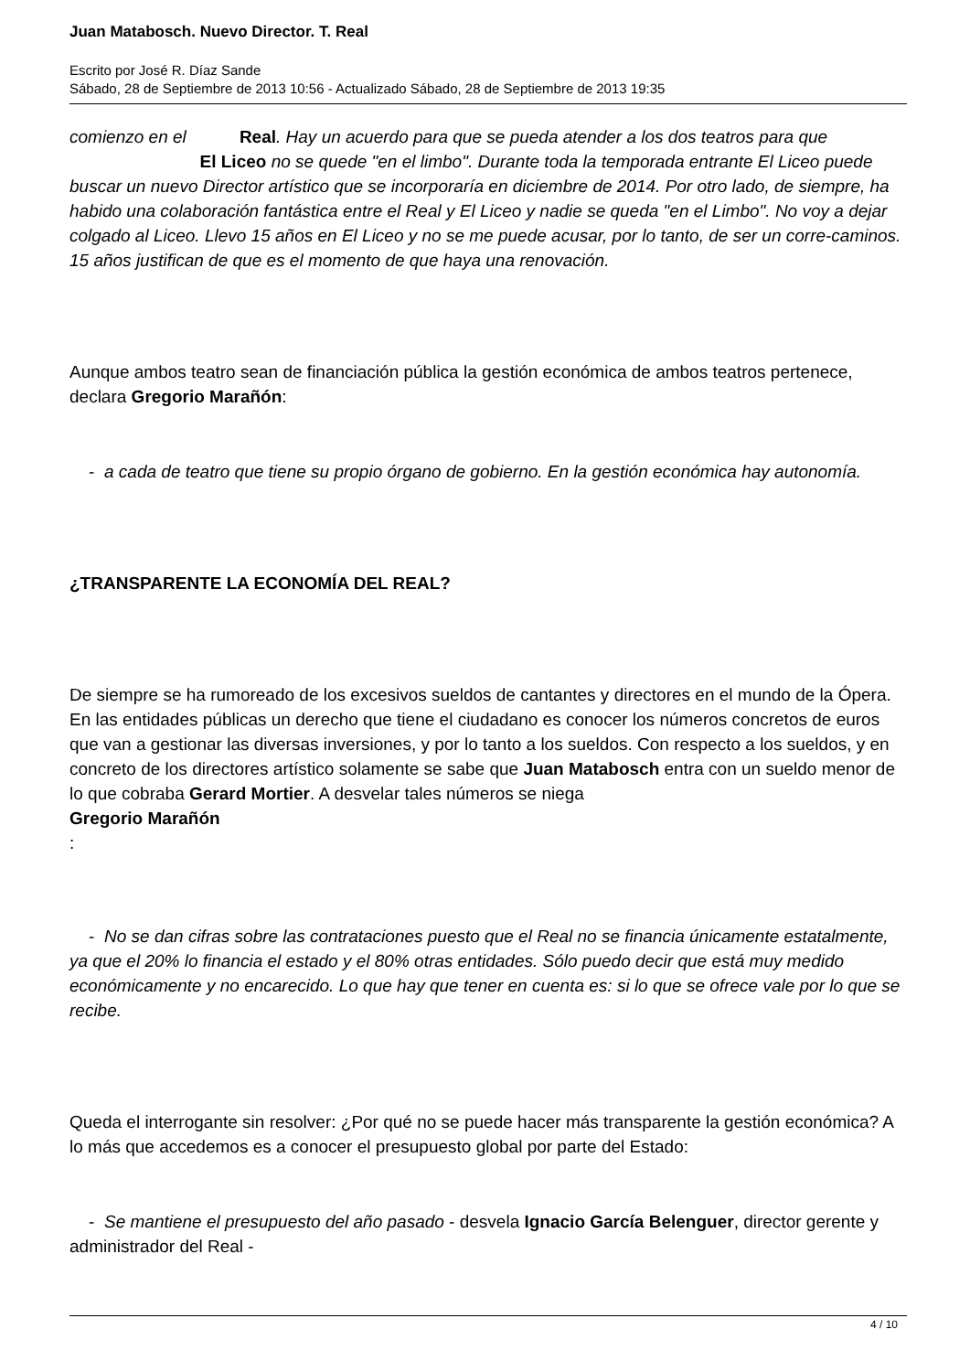Juan Matabosch. Nuevo Director. T. Real
Escrito por José R. Díaz Sande
Sábado, 28 de Septiembre de 2013 10:56 - Actualizado Sábado, 28 de Septiembre de 2013 19:35
comienzo en el Real. Hay un acuerdo para que se pueda atender a los dos teatros para que El Liceo no se quede "en el limbo". Durante toda la temporada entrante El Liceo puede buscar un nuevo Director artístico que se incorporaría en diciembre de 2014. Por otro lado, de siempre, ha habido una colaboración fantástica entre el Real y El Liceo y nadie se queda "en el Limbo". No voy a dejar colgado al Liceo. Llevo 15 años en El Liceo y no se me puede acusar, por lo tanto, de ser un corre-caminos. 15 años justifican de que es el momento de que haya una renovación.
Aunque ambos teatro sean de financiación pública la gestión económica de ambos teatros pertenece, declara Gregorio Marañón:
- a cada de teatro que tiene su propio órgano de gobierno. En la gestión económica hay autonomía.
¿TRANSPARENTE LA ECONOMÍA DEL REAL?
De siempre se ha rumoreado de los excesivos sueldos de cantantes y directores en el mundo de la Ópera. En las entidades públicas un derecho que tiene el ciudadano es conocer los números concretos de euros que van a gestionar las diversas inversiones, y por lo tanto a los sueldos. Con respecto a los sueldos, y en concreto de los directores artístico solamente se sabe que Juan Matabosch entra con un sueldo menor de lo que cobraba Gerard Mortier. A desvelar tales números se niega
Gregorio Marañón
:
- No se dan cifras sobre las contrataciones puesto que el Real no se financia únicamente estatalmente, ya que el 20% lo financia el estado y el 80% otras entidades. Sólo puedo decir que está muy medido económicamente y no encarecido. Lo que hay que tener en cuenta es: si lo que se ofrece vale por lo que se recibe.
Queda el interrogante sin resolver: ¿Por qué no se puede hacer más transparente la gestión económica? A lo más que accedemos es a conocer el presupuesto global por parte del Estado:
- Se mantiene el presupuesto del año pasado - desvela Ignacio García Belenguer, director gerente y administrador del Real -
4 / 10